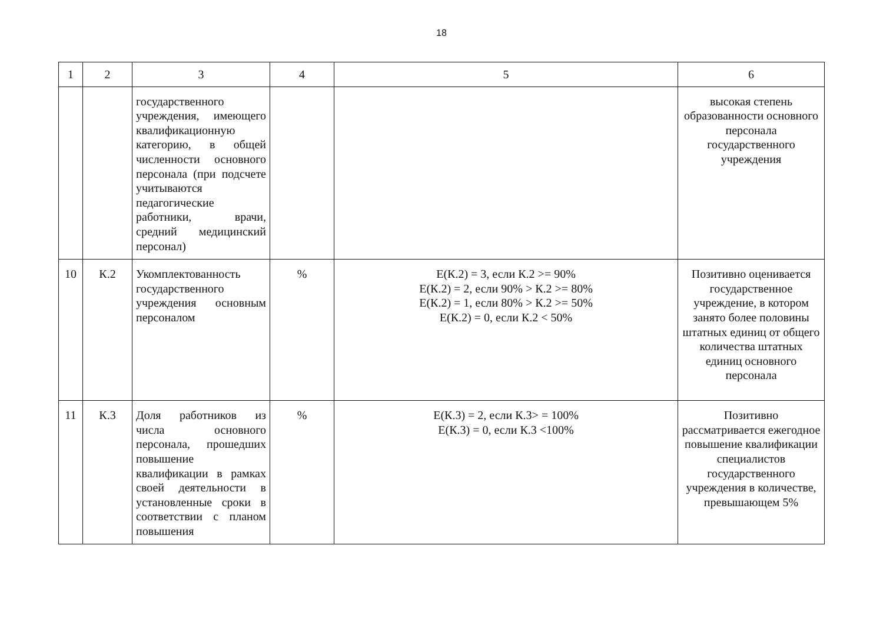18
| 1 | 2 | 3 | 4 | 5 | 6 |
| --- | --- | --- | --- | --- | --- |
| | | государственного учреждения, имеющего квалификационную категорию, в общей численности основного персонала (при подсчете учитываются педагогические работники, врачи, средний медицинский персонал) | | | высокая степень образованности основного персонала государственного учреждения |
| 10 | К.2 | Укомплектованность государственного учреждения основным персоналом | % | Е(К.2) = 3, если К.2 >= 90% Е(К.2) = 2, если 90% > К.2 >= 80% Е(К.2) = 1, если 80% > К.2 >= 50% Е(К.2) = 0, если К.2 < 50% | Позитивно оценивается государственное учреждение, в котором занято более половины штатных единиц от общего количества штатных единиц основного персонала |
| 11 | К.3 | Доля работников из числа основного персонала, прошедших повышение квалификации в рамках своей деятельности в установленные сроки в соответствии с планом повышения | % | Е(К.3) = 2, если К.3> = 100% Е(К.3) = 0, если К.3 <100% | Позитивно рассматривается ежегодное повышение квалификации специалистов государственного учреждения в количестве, превышающем 5% |